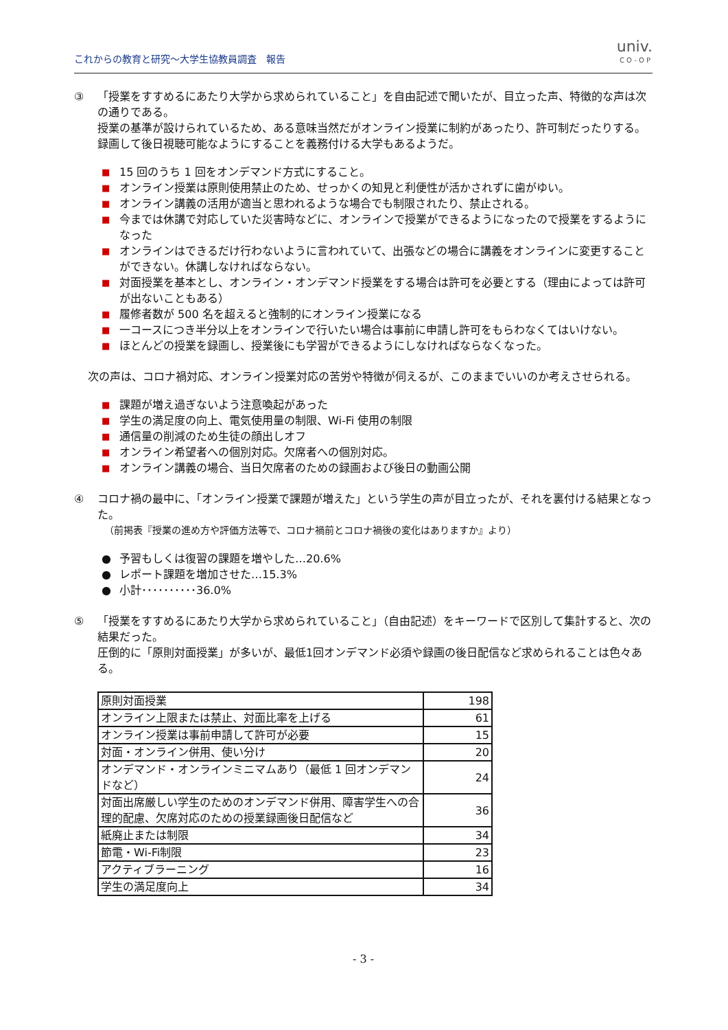これからの教育と研究～大学生協教員調査　報告
univ.
CO-OP
③ 「授業をすすめるにあたり大学から求められていること」を自由記述で聞いたが、目立った声、特徴的な声は次の通りである。
授業の基準が設けられているため、ある意味当然だがオンライン授業に制約があったり、許可制だったりする。録画して後日視聴可能なようにすることを義務付ける大学もあるようだ。
■ 15 回のうち 1 回をオンデマンド方式にすること。
■ オンライン授業は原則使用禁止のため、せっかくの知見と利便性が活かされずに歯がゆい。
■ オンライン講義の活用が適当と思われるような場合でも制限されたり、禁止される。
■ 今までは休講で対応していた災害時などに、オンラインで授業ができるようになったので授業をするようになった
■ オンラインはできるだけ行わないように言われていて、出張などの場合に講義をオンラインに変更することができない。休講しなければならない。
■ 対面授業を基本とし、オンライン・オンデマンド授業をする場合は許可を必要とする（理由によっては許可が出ないこともある）
■ 履修者数が 500 名を超えると強制的にオンライン授業になる
■ 一コースにつき半分以上をオンラインで行いたい場合は事前に申請し許可をもらわなくてはいけない。
■ ほとんどの授業を録画し、授業後にも学習ができるようにしなければならなくなった。
次の声は、コロナ禍対応、オンライン授業対応の苦労や特徴が伺えるが、このままでいいのか考えさせられる。
■ 課題が増え過ぎないよう注意喚起があった
■ 学生の満足度の向上、電気使用量の制限、Wi-Fi 使用の制限
■ 通信量の削減のため生徒の顔出しオフ
■ オンライン希望者への個別対応。欠席者への個別対応。
■ オンライン講義の場合、当日欠席者のための録画および後日の動画公開
④ コロナ禍の最中に、「オンライン授業で課題が増えた」という学生の声が目立ったが、それを裏付ける結果となった。
（前掲表『授業の進め方や評価方法等で、コロナ禍前とコロナ禍後の変化はありますか』より）
● 予習もしくは復習の課題を増やした…20.6%
● レポート課題を増加させた…15.3%
● 小計･･････････36.0%
⑤ 「授業をすすめるにあたり大学から求められていること」（自由記述）をキーワードで区別して集計すると、次の結果だった。
圧倒的に「原則対面授業」が多いが、最低1回オンデマンド必須や録画の後日配信など求められることは色々ある。
| 原則対面授業 | 198 |
| オンライン上限または禁止、対面比率を上げる | 61 |
| オンライン授業は事前申請して許可が必要 | 15 |
| 対面・オンライン併用、使い分け | 20 |
| オンデマンド・オンラインミニマムあり（最低 1 回オンデマンドなど） | 24 |
| 対面出席厳しい学生のためのオンデマンド併用、障害学生への合理的配慮、欠席対応のための授業録画後日配信など | 36 |
| 紙廃止または制限 | 34 |
| 節電・Wi-Fi制限 | 23 |
| アクティブラーニング | 16 |
| 学生の満足度向上 | 34 |
- 3 -